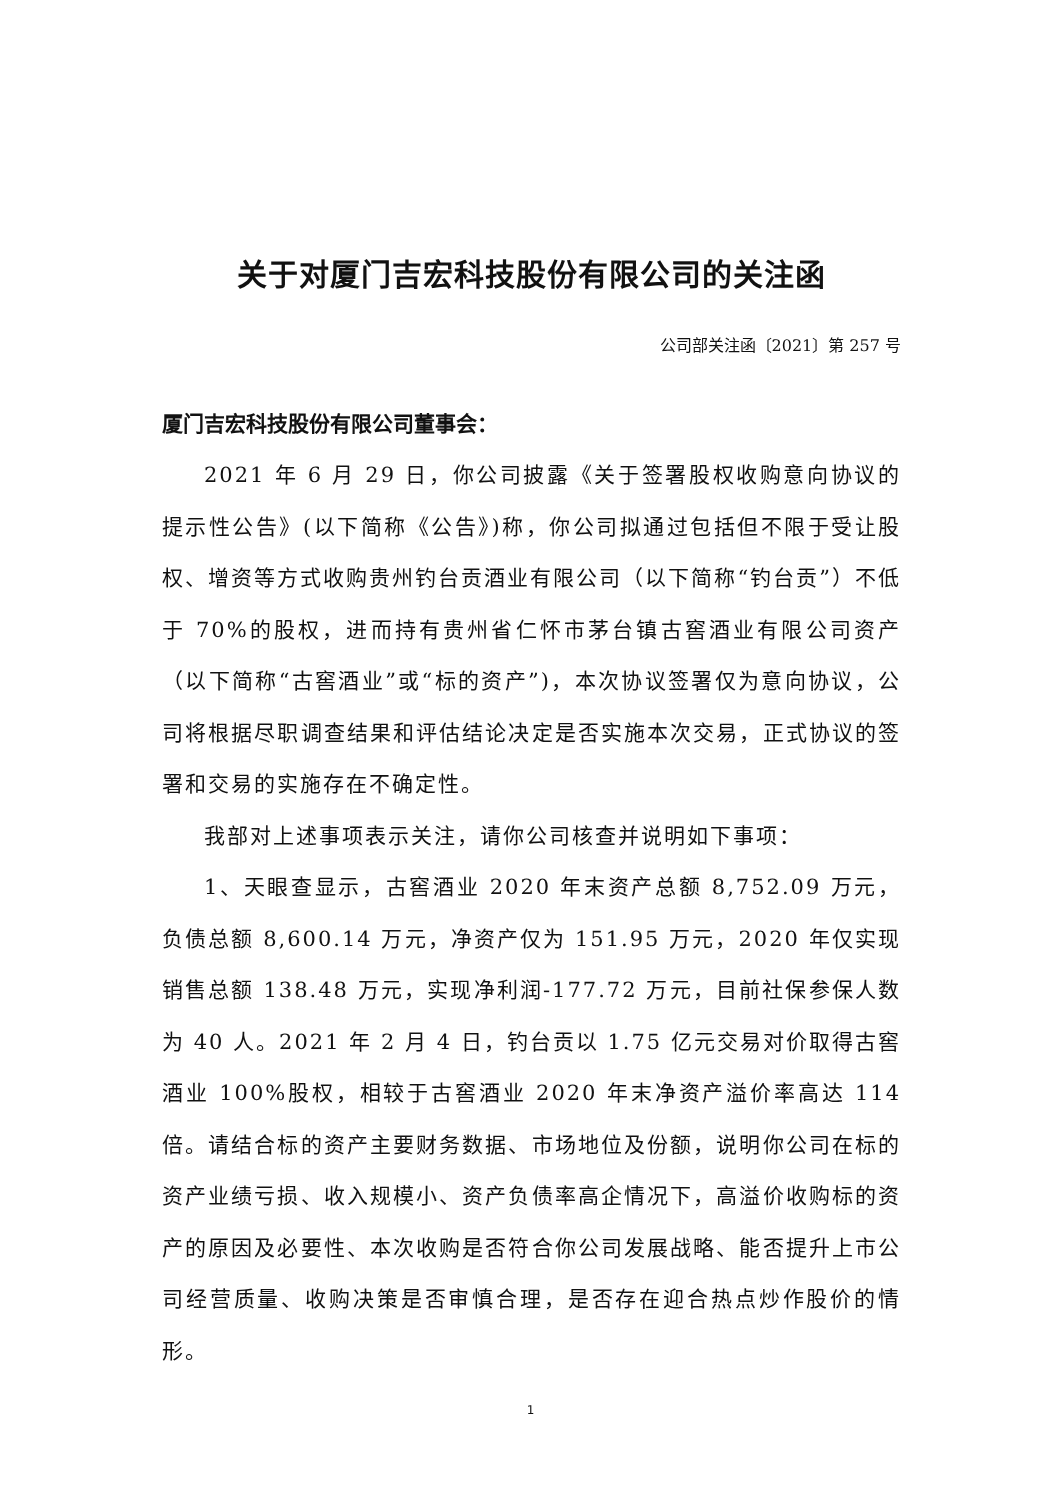关于对厦门吉宏科技股份有限公司的关注函
公司部关注函〔2021〕第 257 号
厦门吉宏科技股份有限公司董事会：
2021 年 6 月 29 日，你公司披露《关于签署股权收购意向协议的提示性公告》(以下简称《公告》)称，你公司拟通过包括但不限于受让股权、增资等方式收购贵州钓台贡酒业有限公司（以下简称“钓台贡”）不低于 70%的股权，进而持有贵州省仁怀市茅台镇古窖酒业有限公司资产（以下简称“古窖酒业”或“标的资产”)，本次协议签署仅为意向协议，公司将根据尽职调查结果和评估结论决定是否实施本次交易，正式协议的签署和交易的实施存在不确定性。
我部对上述事项表示关注，请你公司核查并说明如下事项：
1、天眼查显示，古窖酒业 2020 年末资产总额 8,752.09 万元，负债总额 8,600.14 万元，净资产仅为 151.95 万元，2020 年仅实现销售总额 138.48 万元，实现净利润-177.72 万元，目前社保参保人数为 40 人。2021 年 2 月 4 日，钓台贡以 1.75 亿元交易对价取得古窖酒业 100%股权，相较于古窖酒业 2020 年末净资产溢价率高达 114 倍。请结合标的资产主要财务数据、市场地位及份额，说明你公司在标的资产业绩亏损、收入规模小、资产负债率高企情况下，高溢价收购标的资产的原因及必要性、本次收购是否符合你公司发展战略、能否提升上市公司经营质量、收购决策是否审慎合理，是否存在迎合热点炒作股价的情形。
1